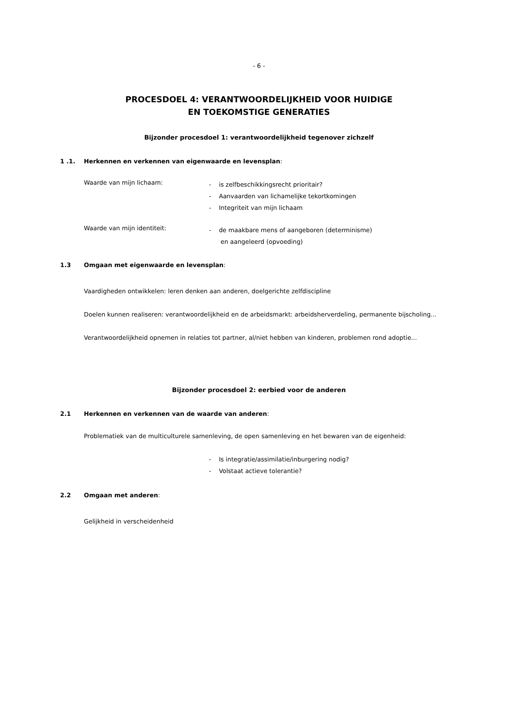- 6 -
PROCESDOEL 4: VERANTWOORDELIJKHEID VOOR HUIDIGE
EN TOEKOMSTIGE GENERATIES
Bijzonder procesdoel 1: verantwoordelijkheid tegenover zichzelf
1 .1. Herkennen en verkennen van eigenwaarde en levensplan:
Waarde van mijn lichaam:
- is zelfbeschikkingsrecht prioritair?
- Aanvaarden van lichamelijke tekortkomingen
- Integriteit van mijn lichaam
Waarde van mijn identiteit:
- de maakbare mens of aangeboren (determinisme)
en aangeleerd (opvoeding)
1.3 Omgaan met eigenwaarde en levensplan:
Vaardigheden ontwikkelen: leren denken aan anderen, doelgerichte zelfdiscipline
Doelen kunnen realiseren: verantwoordelijkheid en de arbeidsmarkt: arbeidsherverdeling, permanente bijscholing...
Verantwoordelijkheid opnemen in relaties tot partner, al/niet hebben van kinderen, problemen rond adoptie...
Bijzonder procesdoel 2: eerbied voor de anderen
2.1 Herkennen en verkennen van de waarde van anderen:
Problematiek van de multiculturele samenleving, de open samenleving en het bewaren van de eigenheid:
- Is integratie/assimilatie/inburgering nodig?
- Volstaat actieve tolerantie?
2.2 Omgaan met anderen:
Gelijkheid in verscheidenheid